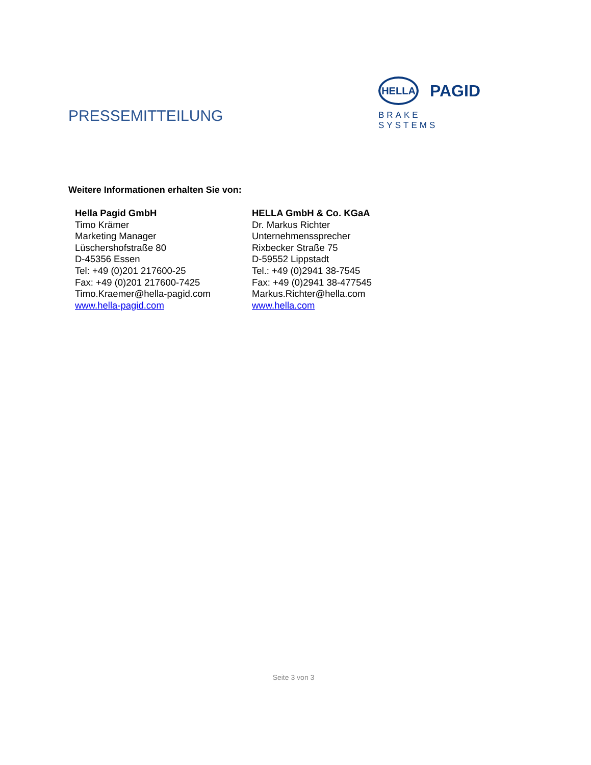PRESSEMITTEILUNG
HELLA
PAGID
BRAKE SYSTEMS
Weitere Informationen erhalten Sie von:
Hella Pagid GmbH
Timo Krämer
Marketing Manager
Lüschershofstraße 80
D-45356 Essen
Tel: +49 (0)201 217600-25
Fax: +49 (0)201 217600-7425
Timo.Kraemer@hella-pagid.com
www.hella-pagid.com
HELLA GmbH & Co. KGaA
Dr. Markus Richter
Unternehmenssprecher
Rixbecker Straße 75
D-59552 Lippstadt
Tel.: +49 (0)2941 38-7545
Fax: +49 (0)2941 38-477545
Markus.Richter@hella.com
www.hella.com
Seite 3 von 3